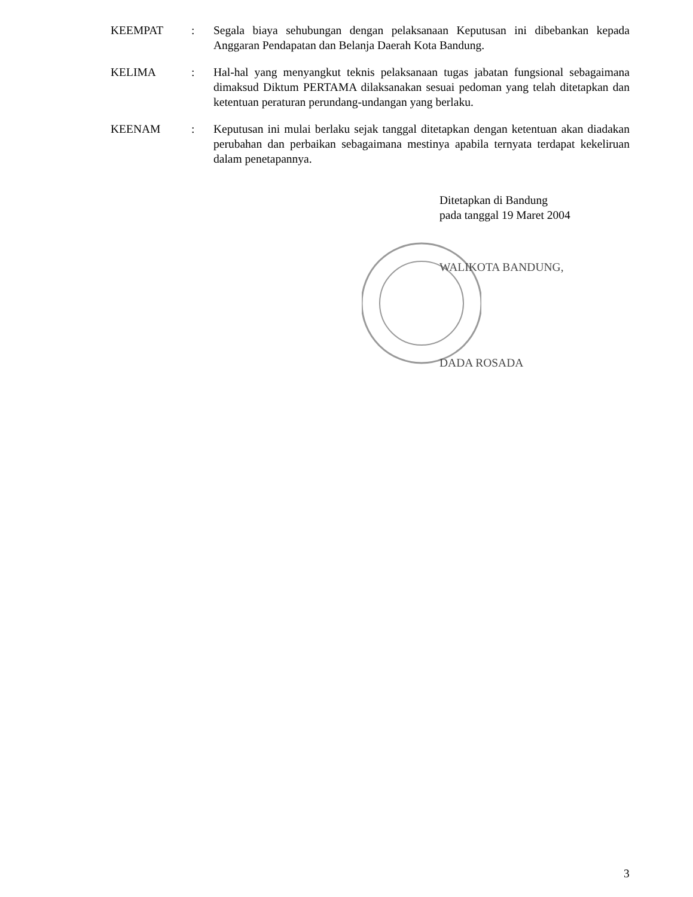KEEMPAT : Segala biaya sehubungan dengan pelaksanaan Keputusan ini dibebankan kepada Anggaran Pendapatan dan Belanja Daerah Kota Bandung.
KELIMA : Hal-hal yang menyangkut teknis pelaksanaan tugas jabatan fungsional sebagaimana dimaksud Diktum PERTAMA dilaksanakan sesuai pedoman yang telah ditetapkan dan ketentuan peraturan perundang-undangan yang berlaku.
KEENAM : Keputusan ini mulai berlaku sejak tanggal ditetapkan dengan ketentuan akan diadakan perubahan dan perbaikan sebagaimana mestinya apabila ternyata terdapat kekeliruan dalam penetapannya.
Ditetapkan di Bandung
pada tanggal 19 Maret 2004
WALIKOTA BANDUNG,
DADA ROSADA
3